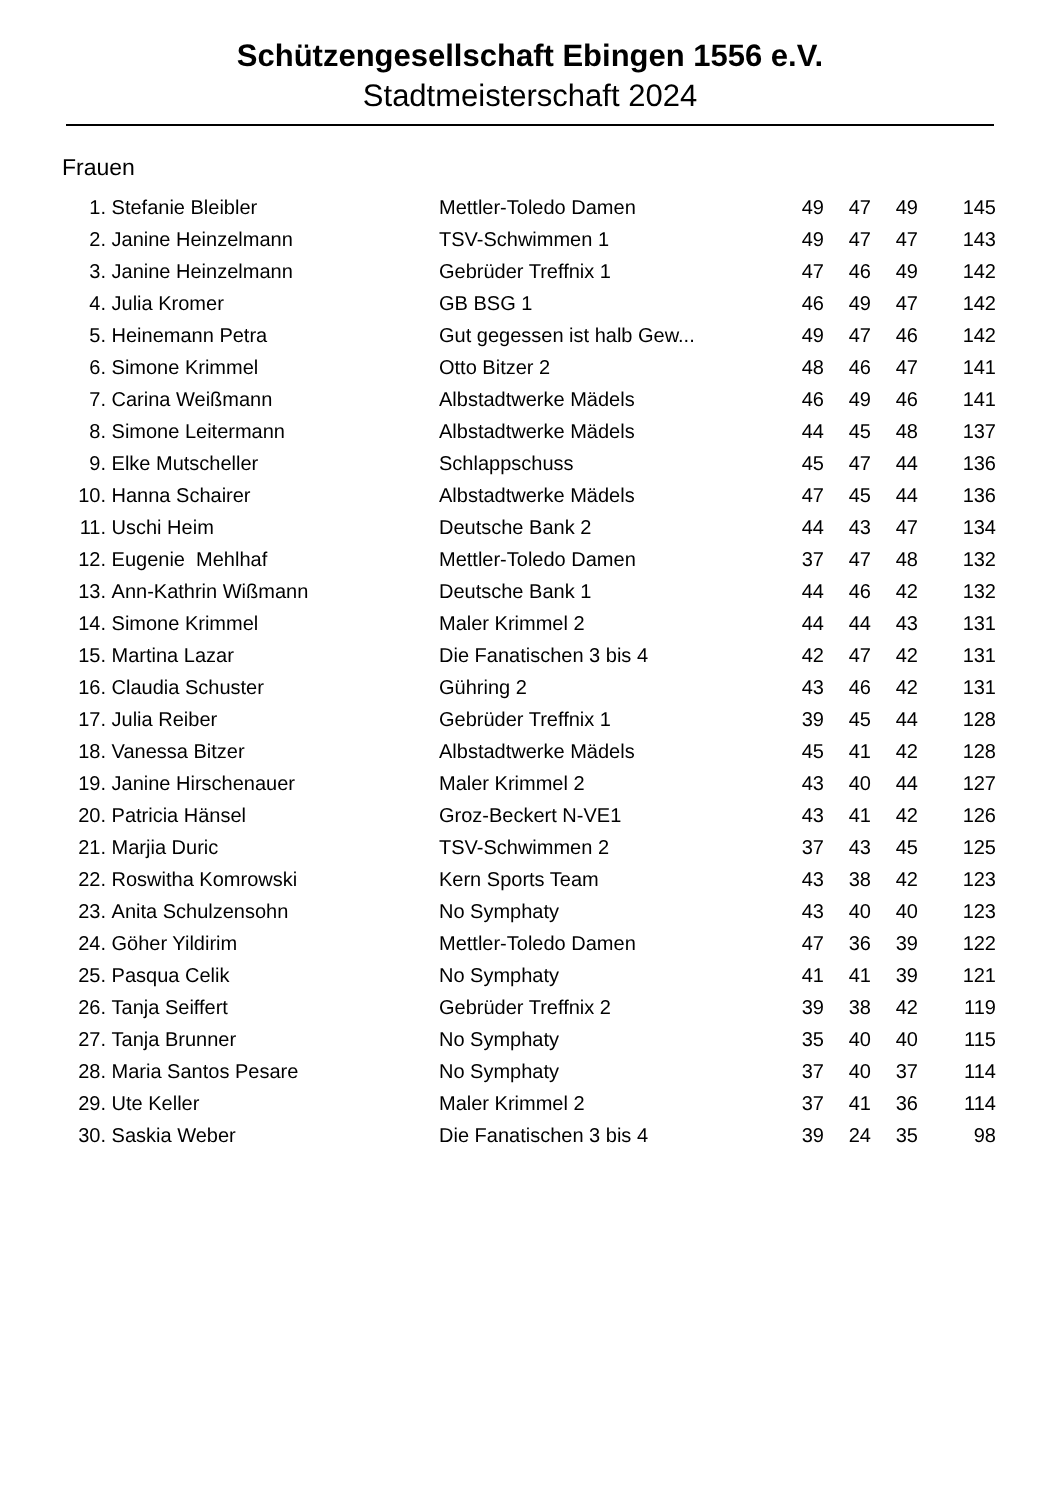Schützengesellschaft Ebingen 1556 e.V.
Stadtmeisterschaft 2024
Frauen
| 1. | Stefanie Bleibler | Mettler-Toledo Damen | 49 | 47 | 49 | 145 |
| 2. | Janine Heinzelmann | TSV-Schwimmen 1 | 49 | 47 | 47 | 143 |
| 3. | Janine Heinzelmann | Gebrüder Treffnix 1 | 47 | 46 | 49 | 142 |
| 4. | Julia Kromer | GB BSG 1 | 46 | 49 | 47 | 142 |
| 5. | Heinemann Petra | Gut gegessen ist halb Gew... | 49 | 47 | 46 | 142 |
| 6. | Simone Krimmel | Otto Bitzer 2 | 48 | 46 | 47 | 141 |
| 7. | Carina Weißmann | Albstadtwerke Mädels | 46 | 49 | 46 | 141 |
| 8. | Simone Leitermann | Albstadtwerke Mädels | 44 | 45 | 48 | 137 |
| 9. | Elke Mutscheller | Schlappschuss | 45 | 47 | 44 | 136 |
| 10. | Hanna Schairer | Albstadtwerke Mädels | 47 | 45 | 44 | 136 |
| 11. | Uschi Heim | Deutsche Bank 2 | 44 | 43 | 47 | 134 |
| 12. | Eugenie Mehlhaf | Mettler-Toledo Damen | 37 | 47 | 48 | 132 |
| 13. | Ann-Kathrin Wißmann | Deutsche Bank 1 | 44 | 46 | 42 | 132 |
| 14. | Simone Krimmel | Maler Krimmel 2 | 44 | 44 | 43 | 131 |
| 15. | Martina Lazar | Die Fanatischen 3 bis 4 | 42 | 47 | 42 | 131 |
| 16. | Claudia Schuster | Gühring 2 | 43 | 46 | 42 | 131 |
| 17. | Julia Reiber | Gebrüder Treffnix 1 | 39 | 45 | 44 | 128 |
| 18. | Vanessa Bitzer | Albstadtwerke Mädels | 45 | 41 | 42 | 128 |
| 19. | Janine Hirschenauer | Maler Krimmel 2 | 43 | 40 | 44 | 127 |
| 20. | Patricia Hänsel | Groz-Beckert N-VE1 | 43 | 41 | 42 | 126 |
| 21. | Marjia Duric | TSV-Schwimmen 2 | 37 | 43 | 45 | 125 |
| 22. | Roswitha Komrowski | Kern Sports Team | 43 | 38 | 42 | 123 |
| 23. | Anita Schulzensohn | No Symphaty | 43 | 40 | 40 | 123 |
| 24. | Göher Yildirim | Mettler-Toledo Damen | 47 | 36 | 39 | 122 |
| 25. | Pasqua Celik | No Symphaty | 41 | 41 | 39 | 121 |
| 26. | Tanja Seiffert | Gebrüder Treffnix 2 | 39 | 38 | 42 | 119 |
| 27. | Tanja Brunner | No Symphaty | 35 | 40 | 40 | 115 |
| 28. | Maria Santos Pesare | No Symphaty | 37 | 40 | 37 | 114 |
| 29. | Ute Keller | Maler Krimmel 2 | 37 | 41 | 36 | 114 |
| 30. | Saskia Weber | Die Fanatischen 3 bis 4 | 39 | 24 | 35 | 98 |